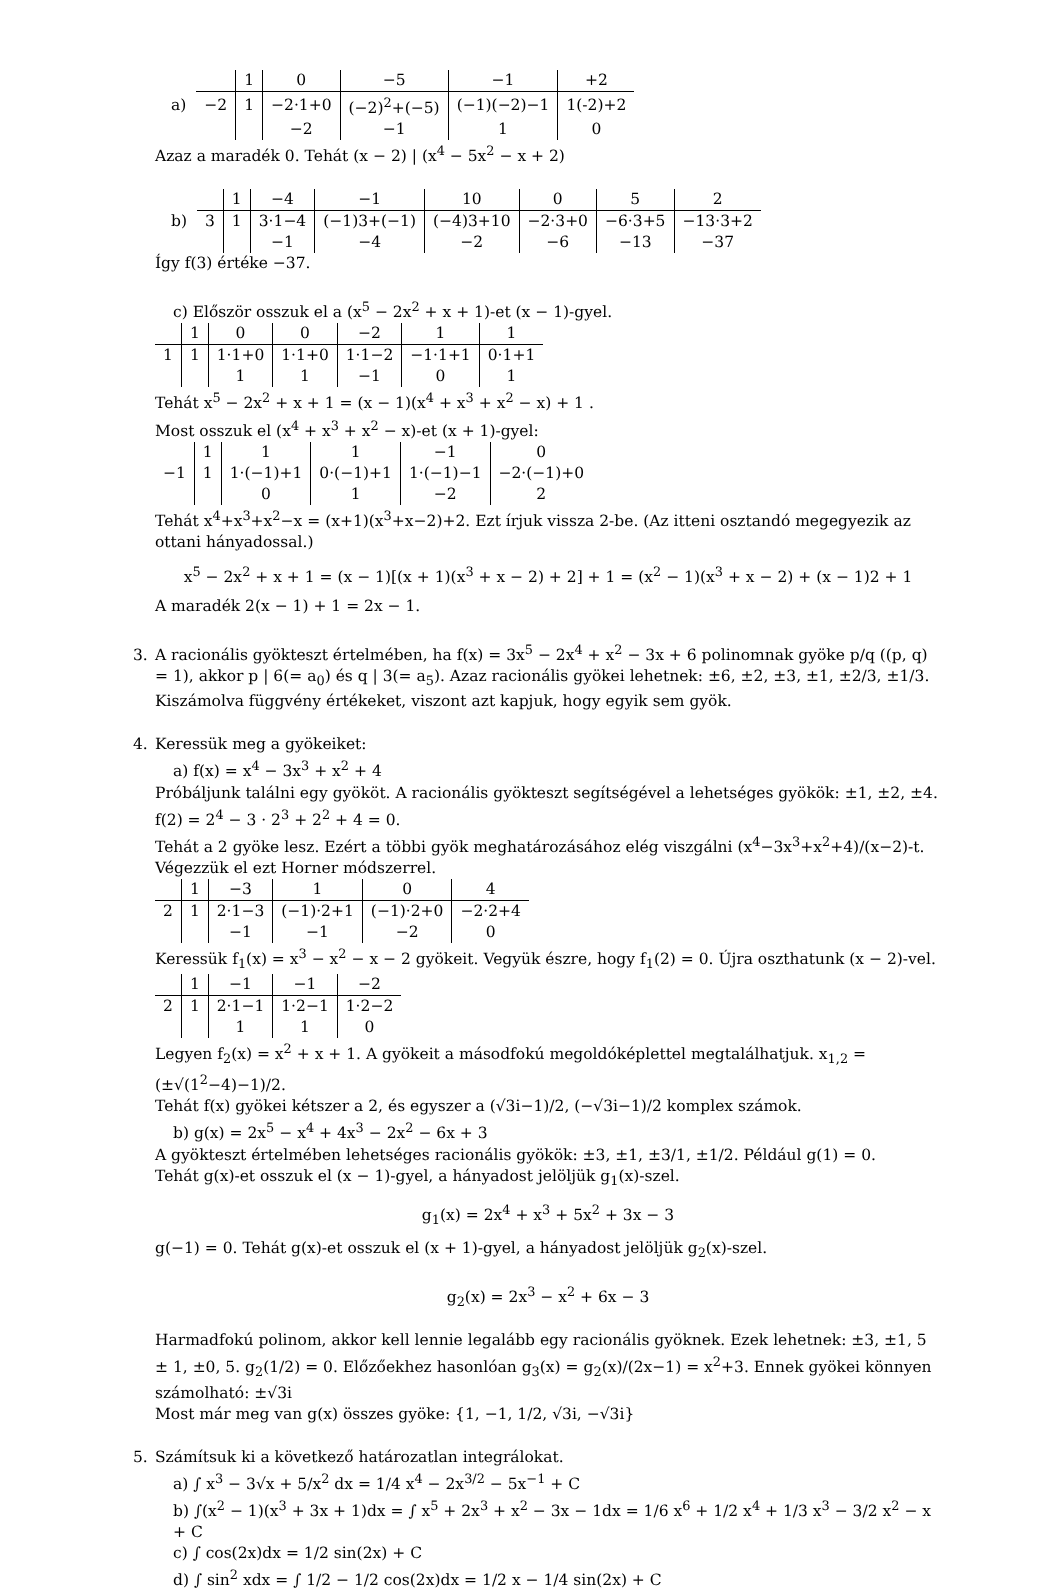a)
| | 1 | 0 | −5 | −1 | +2 |
| −2 | 1 | −2·1+0 | (−2)<sup>2</sup>+(−5) | (−1)(−2)−1 | 1(-2)+2 |
| | | −2 | −1 | 1 | 0 |
Azaz a maradék 0. Tehát (x − 2) | (x<sup>4</sup> − 5x<sup>2</sup> − x + 2)
b)
| | 1 | −4 | −1 | 10 | 0 | 5 | 2 |
| 3 | 1 | 3·1−4 | (−1)3+(−1) | (−4)3+10 | −2·3+0 | −6·3+5 | −13·3+2 |
| | | −1 | −4 | −2 | −6 | −13 | −37 |
Így f(3) értéke −37.
c) Először osszuk el a (x<sup>5</sup> − 2x<sup>2</sup> + x + 1)-et (x − 1)-gyel.
| | 1 | 0 | 0 | −2 | 1 | 1 |
| 1 | 1 | 1·1+0 | 1·1+0 | 1·1−2 | −1·1+1 | 0·1+1 |
| | | 1 | 1 | −1 | 0 | 1 |
Tehát x<sup>5</sup> − 2x<sup>2</sup> + x + 1 = (x − 1)(x<sup>4</sup> + x<sup>3</sup> + x<sup>2</sup> − x) + 1 .
Most osszuk el (x<sup>4</sup> + x<sup>3</sup> + x<sup>2</sup> − x)-et (x + 1)-gyel:
| | 1 | 1 | 1 | −1 | 0 |
| −1 | 1 | 1·(−1)+1 | 0·(−1)+1 | 1·(−1)−1 | −2·(−1)+0 |
| | | 0 | 1 | −2 | 2 |
Tehát x<sup>4</sup>+x<sup>3</sup>+x<sup>2</sup>−x = (x+1)(x<sup>3</sup>+x−2)+2. Ezt írjuk vissza 2-be. (Az itteni osztandó megegyezik az ottani hányadossal.)
x<sup>5</sup> − 2x<sup>2</sup> + x + 1 = (x − 1)[(x + 1)(x<sup>3</sup> + x − 2) + 2] + 1 = (x<sup>2</sup> − 1)(x<sup>3</sup> + x − 2) + (x − 1)2 + 1
A maradék 2(x − 1) + 1 = 2x − 1.
3. A racionális gyökteszt értelmében, ha f(x) = 3x<sup>5</sup> − 2x<sup>4</sup> + x<sup>2</sup> − 3x + 6 polinomnak gyöke p/q ((p, q) = 1), akkor p | 6(= a<sub>0</sub>) és q | 3(= a<sub>5</sub>). Azaz racionális gyökei lehetnek: ±6, ±2, ±3, ±1, ±2/3, ±1/3. Kiszámolva függvény értékeket, viszont azt kapjuk, hogy egyik sem gyök.
4. Keressük meg a gyökeiket:
a) f(x) = x<sup>4</sup> − 3x<sup>3</sup> + x<sup>2</sup> + 4
Próbáljunk találni egy gyököt. A racionális gyökteszt segítségével a lehetséges gyökök: ±1, ±2, ±4.
f(2) = 2<sup>4</sup> − 3 · 2<sup>3</sup> + 2<sup>2</sup> + 4 = 0.
Tehát a 2 gyöke lesz. Ezért a többi gyök meghatározásához elég viszgálni (x<sup>4</sup>−3x<sup>3</sup>+x<sup>2</sup>+4)/(x−2)-t.
Végezzük el ezt Horner módszerrel.
| | 1 | −3 | 1 | 0 | 4 |
| 2 | 1 | 2·1−3 | (−1)·2+1 | (−1)·2+0 | −2·2+4 |
| | | −1 | −1 | −2 | 0 |
Keressük f<sub>1</sub>(x) = x<sup>3</sup> − x<sup>2</sup> − x − 2 gyökeit. Vegyük észre, hogy f<sub>1</sub>(2) = 0. Újra oszthatunk (x − 2)-vel.
| | 1 | −1 | −1 | −2 |
| 2 | 1 | 2·1−1 | 1·2−1 | 1·2−2 |
| | | 1 | 1 | 0 |
Legyen f<sub>2</sub>(x) = x<sup>2</sup> + x + 1. A gyökeit a másodfokú megoldóképlettel megtalálhatjuk. x<sub>1,2</sub> = (±√(1<sup>2</sup>−4)−1)/2.
Tehát f(x) gyökei kétszer a 2, és egyszer a (√3i−1)/2, (−√3i−1)/2 komplex számok.
b) g(x) = 2x<sup>5</sup> − x<sup>4</sup> + 4x<sup>3</sup> − 2x<sup>2</sup> − 6x + 3
A gyökteszt értelmében lehetséges racionális gyökök: ±3, ±1, ±3/1, ±1/2. Például g(1) = 0.
Tehát g(x)-et osszuk el (x − 1)-gyel, a hányadost jelöljük g<sub>1</sub>(x)-szel.
g<sub>1</sub>(x) = 2x<sup>4</sup> + x<sup>3</sup> + 5x<sup>2</sup> + 3x − 3
g(−1) = 0. Tehát g(x)-et osszuk el (x + 1)-gyel, a hányadost jelöljük g<sub>2</sub>(x)-szel.
g<sub>2</sub>(x) = 2x<sup>3</sup> − x<sup>2</sup> + 6x − 3
Harmadfokú polinom, akkor kell lennie legalább egy racionális gyöknek. Ezek lehetnek: ±3, ±1, 5 ± 1, ±0, 5. g<sub>2</sub>(1/2) = 0. Előzőekhez hasonlóan g<sub>3</sub>(x) = g<sub>2</sub>(x)/(2x−1) = x<sup>2</sup>+3. Ennek gyökei könnyen számolható: ±√3i
Most már meg van g(x) összes gyöke: {1, −1, 1/2, √3i, −√3i}
5. Számítsuk ki a következő határozatlan integrálokat.
a) ∫ x<sup>3</sup> − 3√x + 5/x<sup>2</sup> dx = 1/4 x<sup>4</sup> − 2x<sup>3/2</sup> − 5x<sup>−1</sup> + C
b) ∫(x<sup>2</sup> − 1)(x<sup>3</sup> + 3x + 1)dx = ∫ x<sup>5</sup> + 2x<sup>3</sup> + x<sup>2</sup> − 3x − 1dx = 1/6 x<sup>6</sup> + 1/2 x<sup>4</sup> + 1/3 x<sup>3</sup> − 3/2 x<sup>2</sup> − x + C
c) ∫ cos(2x)dx = 1/2 sin(2x) + C
d) ∫ sin<sup>2</sup> xdx = ∫ 1/2 − 1/2 cos(2x)dx = 1/2 x − 1/4 sin(2x) + C